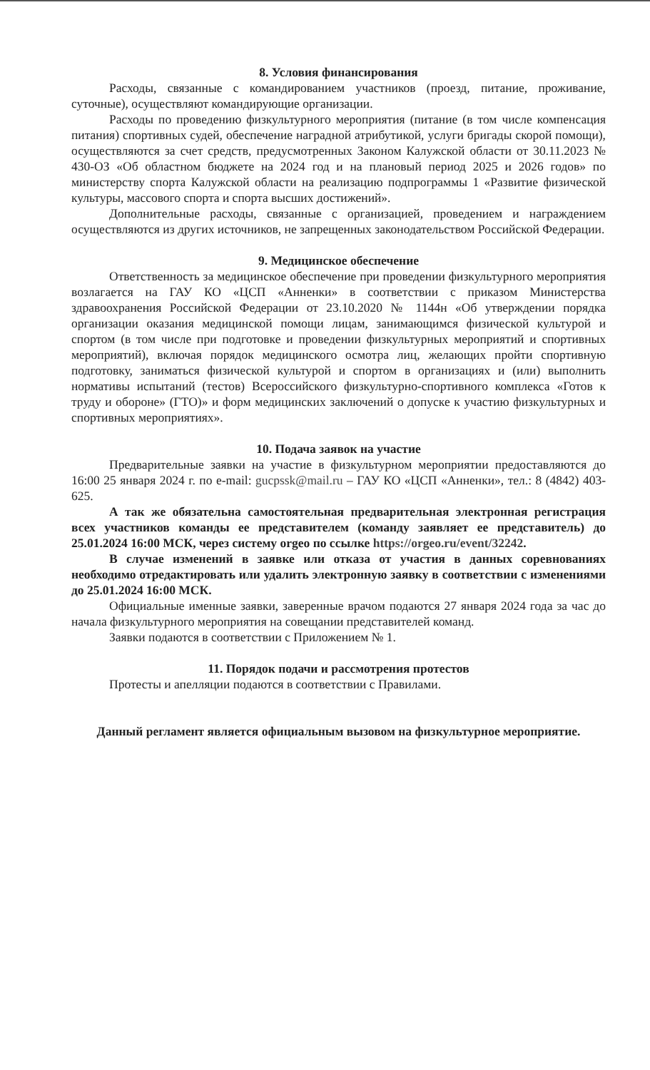8. Условия финансирования
Расходы, связанные с командированием участников (проезд, питание, проживание, суточные), осуществляют командирующие организации.
Расходы по проведению физкультурного мероприятия (питание (в том числе компенсация питания) спортивных судей, обеспечение наградной атрибутикой, услуги бригады скорой помощи), осуществляются за счет средств, предусмотренных Законом Калужской области от 30.11.2023 № 430-ОЗ «Об областном бюджете на 2024 год и на плановый период 2025 и 2026 годов» по министерству спорта Калужской области на реализацию подпрограммы 1 «Развитие физической культуры, массового спорта и спорта высших достижений».
Дополнительные расходы, связанные с организацией, проведением и награждением осуществляются из других источников, не запрещенных законодательством Российской Федерации.
9. Медицинское обеспечение
Ответственность за медицинское обеспечение при проведении физкультурного мероприятия возлагается на ГАУ КО «ЦСП «Анненки» в соответствии с приказом Министерства здравоохранения Российской Федерации от 23.10.2020 № 1144н «Об утверждении порядка организации оказания медицинской помощи лицам, занимающимся физической культурой и спортом (в том числе при подготовке и проведении физкультурных мероприятий и спортивных мероприятий), включая порядок медицинского осмотра лиц, желающих пройти спортивную подготовку, заниматься физической культурой и спортом в организациях и (или) выполнить нормативы испытаний (тестов) Всероссийского физкультурно-спортивного комплекса «Готов к труду и обороне» (ГТО)» и форм медицинских заключений о допуске к участию физкультурных и спортивных мероприятиях».
10. Подача заявок на участие
Предварительные заявки на участие в физкультурном мероприятии предоставляются до 16:00 25 января 2024 г. по e-mail: gucpssk@mail.ru – ГАУ КО «ЦСП «Анненки», тел.: 8 (4842) 403-625.
А так же обязательна самостоятельная предварительная электронная регистрация всех участников команды ее представителем (команду заявляет ее представитель) до 25.01.2024 16:00 МСК, через систему orgeo по ссылке https://orgeo.ru/event/32242.
В случае изменений в заявке или отказа от участия в данных соревнованиях необходимо отредактировать или удалить электронную заявку в соответствии с изменениями до 25.01.2024 16:00 МСК.
Официальные именные заявки, заверенные врачом подаются 27 января 2024 года за час до начала физкультурного мероприятия на совещании представителей команд.
Заявки подаются в соответствии с Приложением № 1.
11. Порядок подачи и рассмотрения протестов
Протесты и апелляции подаются в соответствии с Правилами.
Данный регламент является официальным вызовом на физкультурное мероприятие.